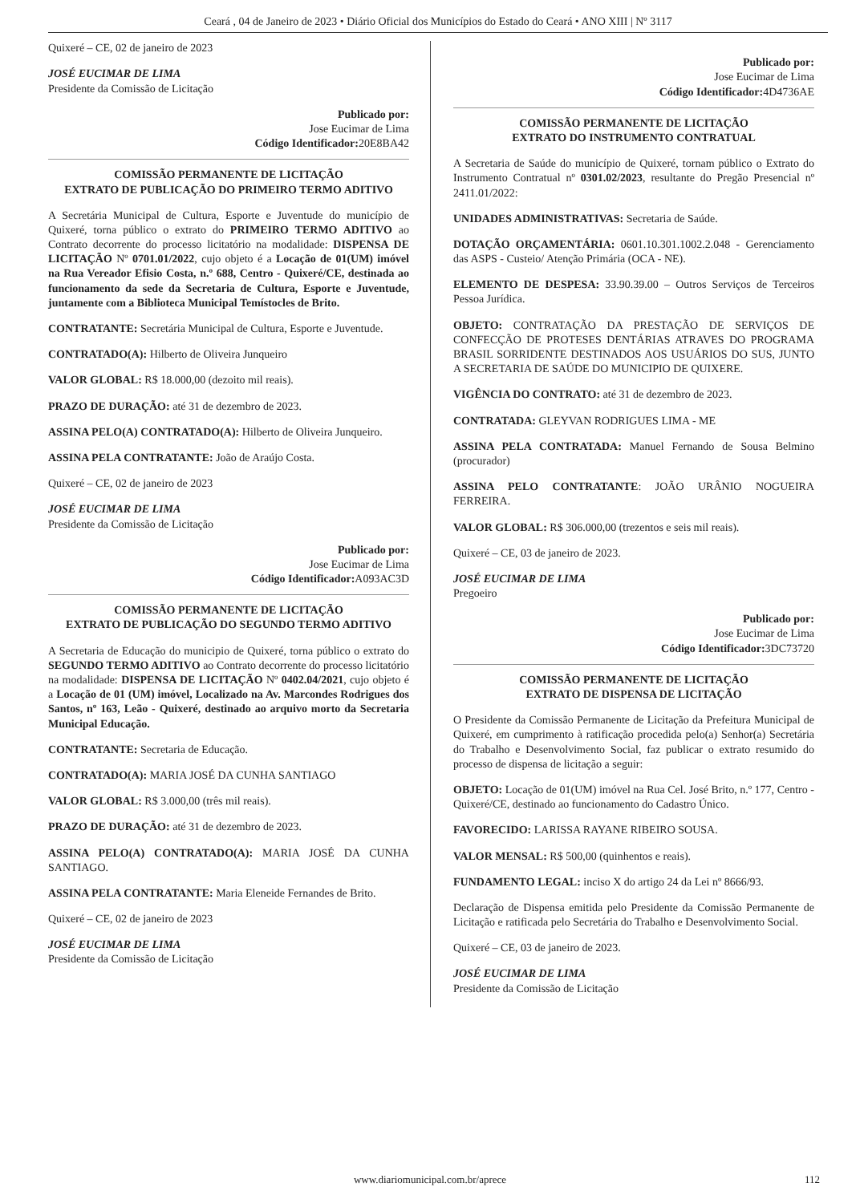Ceará , 04 de Janeiro de 2023 • Diário Oficial dos Municípios do Estado do Ceará • ANO XIII | Nº 3117
Quixeré – CE, 02 de janeiro de 2023
JOSÉ EUCIMAR DE LIMA
Presidente da Comissão de Licitação
Publicado por:
Jose Eucimar de Lima
Código Identificador: 20E8BA42
COMISSÃO PERMANENTE DE LICITAÇÃO
EXTRATO DE PUBLICAÇÃO DO PRIMEIRO TERMO ADITIVO
A Secretária Municipal de Cultura, Esporte e Juventude do município de Quixeré, torna público o extrato do PRIMEIRO TERMO ADITIVO ao Contrato decorrente do processo licitatório na modalidade: DISPENSA DE LICITAÇÃO Nº 0701.01/2022, cujo objeto é a Locação de 01(UM) imóvel na Rua Vereador Efisio Costa, n.º 688, Centro - Quixeré/CE, destinada ao funcionamento da sede da Secretaria de Cultura, Esporte e Juventude, juntamente com a Biblioteca Municipal Temístocles de Brito.
CONTRATANTE: Secretária Municipal de Cultura, Esporte e Juventude.
CONTRATADO(A): Hilberto de Oliveira Junqueiro
VALOR GLOBAL: R$ 18.000,00 (dezoito mil reais).
PRAZO DE DURAÇÃO: até 31 de dezembro de 2023.
ASSINA PELO(A) CONTRATADO(A): Hilberto de Oliveira Junqueiro.
ASSINA PELA CONTRATANTE: João de Araújo Costa.
Quixeré – CE, 02 de janeiro de 2023
JOSÉ EUCIMAR DE LIMA
Presidente da Comissão de Licitação
Publicado por:
Jose Eucimar de Lima
Código Identificador: A093AC3D
COMISSÃO PERMANENTE DE LICITAÇÃO
EXTRATO DE PUBLICAÇÃO DO SEGUNDO TERMO ADITIVO
A Secretaria de Educação do municipio de Quixeré, torna público o extrato do SEGUNDO TERMO ADITIVO ao Contrato decorrente do processo licitatório na modalidade: DISPENSA DE LICITAÇÃO Nº 0402.04/2021, cujo objeto é a Locação de 01 (UM) imóvel, Localizado na Av. Marcondes Rodrigues dos Santos, nº 163, Leão - Quixeré, destinado ao arquivo morto da Secretaria Municipal Educação.
CONTRATANTE: Secretaria de Educação.
CONTRATADO(A): MARIA JOSÉ DA CUNHA SANTIAGO
VALOR GLOBAL: R$ 3.000,00 (três mil reais).
PRAZO DE DURAÇÃO: até 31 de dezembro de 2023.
ASSINA PELO(A) CONTRATADO(A): MARIA JOSÉ DA CUNHA SANTIAGO.
ASSINA PELA CONTRATANTE: Maria Eleneide Fernandes de Brito.
Quixeré – CE, 02 de janeiro de 2023
JOSÉ EUCIMAR DE LIMA
Presidente da Comissão de Licitação
Publicado por:
Jose Eucimar de Lima
Código Identificador: 4D4736AE
COMISSÃO PERMANENTE DE LICITAÇÃO
EXTRATO DO INSTRUMENTO CONTRATUAL
A Secretaria de Saúde do município de Quixeré, tornam público o Extrato do Instrumento Contratual nº 0301.02/2023, resultante do Pregão Presencial nº 2411.01/2022:
UNIDADES ADMINISTRATIVAS: Secretaria de Saúde.
DOTAÇÃO ORÇAMENTÁRIA: 0601.10.301.1002.2.048 - Gerenciamento das ASPS - Custeio/ Atenção Primária (OCA - NE).
ELEMENTO DE DESPESA: 33.90.39.00 – Outros Serviços de Terceiros Pessoa Jurídica.
OBJETO: CONTRATAÇÃO DA PRESTAÇÃO DE SERVIÇOS DE CONFECÇÃO DE PROTESES DENTÁRIAS ATRAVES DO PROGRAMA BRASIL SORRIDENTE DESTINADOS AOS USUÁRIOS DO SUS, JUNTO A SECRETARIA DE SAÚDE DO MUNICIPIO DE QUIXERE.
VIGÊNCIA DO CONTRATO: até 31 de dezembro de 2023.
CONTRATADA: GLEYVAN RODRIGUES LIMA - ME
ASSINA PELA CONTRATADA: Manuel Fernando de Sousa Belmino (procurador)
ASSINA PELO CONTRATANTE: JOÃO URÂNIO NOGUEIRA FERREIRA.
VALOR GLOBAL: R$ 306.000,00 (trezentos e seis mil reais).
Quixeré – CE, 03 de janeiro de 2023.
JOSÉ EUCIMAR DE LIMA
Pregoeiro
Publicado por:
Jose Eucimar de Lima
Código Identificador: 3DC73720
COMISSÃO PERMANENTE DE LICITAÇÃO
EXTRATO DE DISPENSA DE LICITAÇÃO
O Presidente da Comissão Permanente de Licitação da Prefeitura Municipal de Quixeré, em cumprimento à ratificação procedida pelo(a) Senhor(a) Secretária do Trabalho e Desenvolvimento Social, faz publicar o extrato resumido do processo de dispensa de licitação a seguir:
OBJETO: Locação de 01(UM) imóvel na Rua Cel. José Brito, n.º 177, Centro - Quixeré/CE, destinado ao funcionamento do Cadastro Único.
FAVORECIDO: LARISSA RAYANE RIBEIRO SOUSA.
VALOR MENSAL: R$ 500,00 (quinhentos e reais).
FUNDAMENTO LEGAL: inciso X do artigo 24 da Lei nº 8666/93.
Declaração de Dispensa emitida pelo Presidente da Comissão Permanente de Licitação e ratificada pelo Secretária do Trabalho e Desenvolvimento Social.
Quixeré – CE, 03 de janeiro de 2023.
JOSÉ EUCIMAR DE LIMA
Presidente da Comissão de Licitação
www.diariomunicipal.com.br/aprece
112